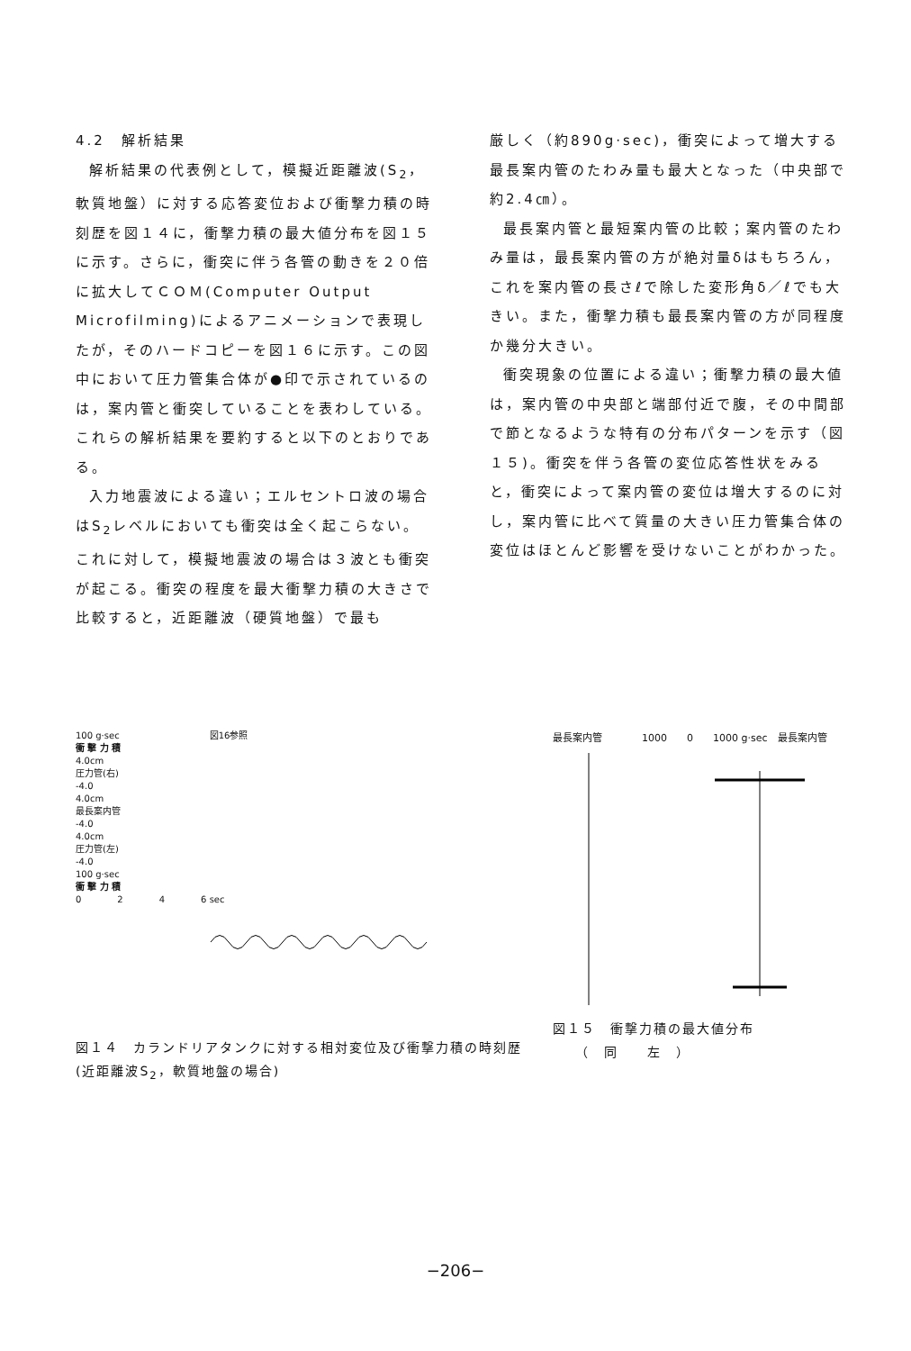4.2　解析結果
解析結果の代表例として，模擬近距離波(S<sub>2</sub>，軟質地盤）に対する応答変位および衝撃力積の時刻歴を図１４に，衝撃力積の最大値分布を図１５に示す。さらに，衝突に伴う各管の動きを２０倍に拡大してＣＯＭ(Computer Output Microfilming)によるアニメーションで表現したが，そのハードコピーを図１６に示す。この図中において圧力管集合体が●印で示されているのは，案内管と衝突していることを表わしている。これらの解析結果を要約すると以下のとおりである。
入力地震波による違い；エルセントロ波の場合はS<sub>2</sub>レベルにおいても衝突は全く起こらない。これに対して，模擬地震波の場合は３波とも衝突が起こる。衝突の程度を最大衝撃力積の大きさで比較すると，近距離波（硬質地盤）で最も
厳しく（約890g·sec)，衝突によって増大する最長案内管のたわみ量も最大となった（中央部で約2.4㎝）。
最長案内管と最短案内管の比較；案内管のたわみ量は，最長案内管の方が絶対量δはもちろん，これを案内管の長さℓで除した変形角δ／ℓでも大きい。また，衝撃力積も最長案内管の方が同程度か幾分大きい。
衝突現象の位置による違い；衝撃力積の最大値は，案内管の中央部と端部付近で腹，その中間部で節となるような特有の分布パターンを示す（図１５)。衝突を伴う各管の変位応答性状をみると，衝突によって案内管の変位は増大するのに対し，案内管に比べて質量の大きい圧力管集合体の変位はほとんど影響を受けないことがわかった。
100 g·sec　　　　　　　　　　図16参照
衝 撃 力 積
4.0cm
圧力管(右)
-4.0
4.0cm
最長案内管
-4.0
4.0cm
圧力管(左)
-4.0
100 g·sec
衝 撃 力 積
0　　　　2　　　　4　　　　6 sec
図１４　カランドリアタンクに対する相対変位及び衝撃力積の時刻歴(近距離波S<sub>2</sub>，軟質地盤の場合)
最長案内管　　　　1000　　0　　1000 g·sec　最長案内管
図１５　衝撃力積の最大値分布
　　（　同　　左　）
−206−